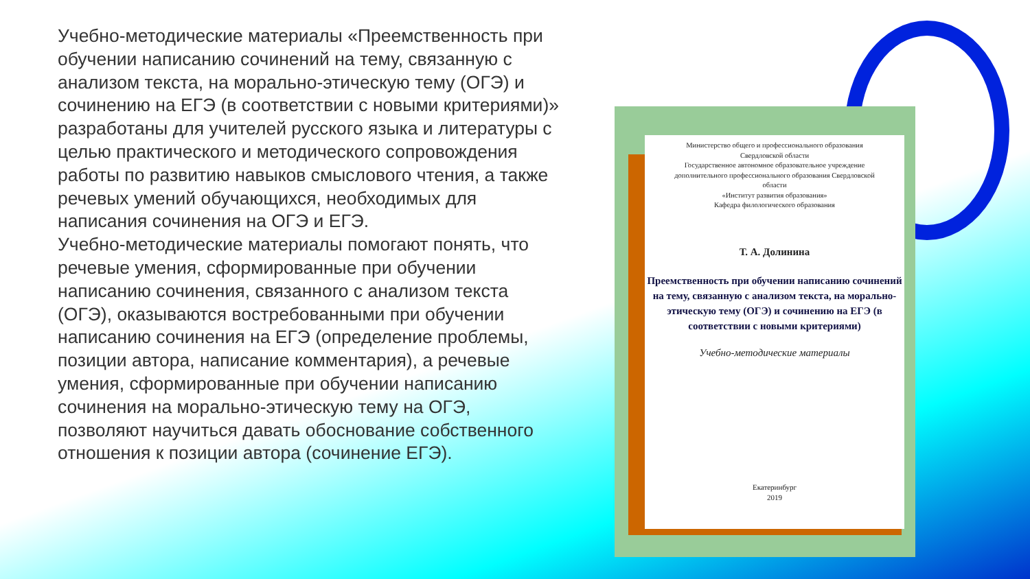Учебно-методические материалы «Преемственность при обучении написанию сочинений на тему, связанную с анализом текста, на морально-этическую тему (ОГЭ) и сочинению на ЕГЭ (в соответствии с новыми критериями)» разработаны для учителей русского языка и литературы с целью практического и методического сопровождения работы по развитию навыков смыслового чтения, а также речевых умений обучающихся, необходимых для написания сочинения на ОГЭ и ЕГЭ.
Учебно-методические материалы помогают понять, что речевые умения, сформированные при обучении написанию сочинения, связанного с анализом текста (ОГЭ), оказываются востребованными при обучении написанию сочинения на ЕГЭ (определение проблемы, позиции автора, написание комментария), а речевые умения, сформированные при обучении написанию сочинения на морально-этическую тему на ОГЭ, позволяют научиться давать обоснование собственного отношения к позиции автора (сочинение ЕГЭ).
Министерство общего и профессионального образования
Свердловской области
Государственное автономное образовательное учреждение
дополнительного профессионального образования Свердловской
области
«Институт развития образования»
Кафедра филологического образования
Т. А. Долинина
Преемственность при обучении написанию сочинений на тему, связанную с анализом текста, на морально-этическую тему (ОГЭ) и сочинению на ЕГЭ (в соответствии с новыми критериями)
Учебно-методические материалы
Екатеринбург
2019